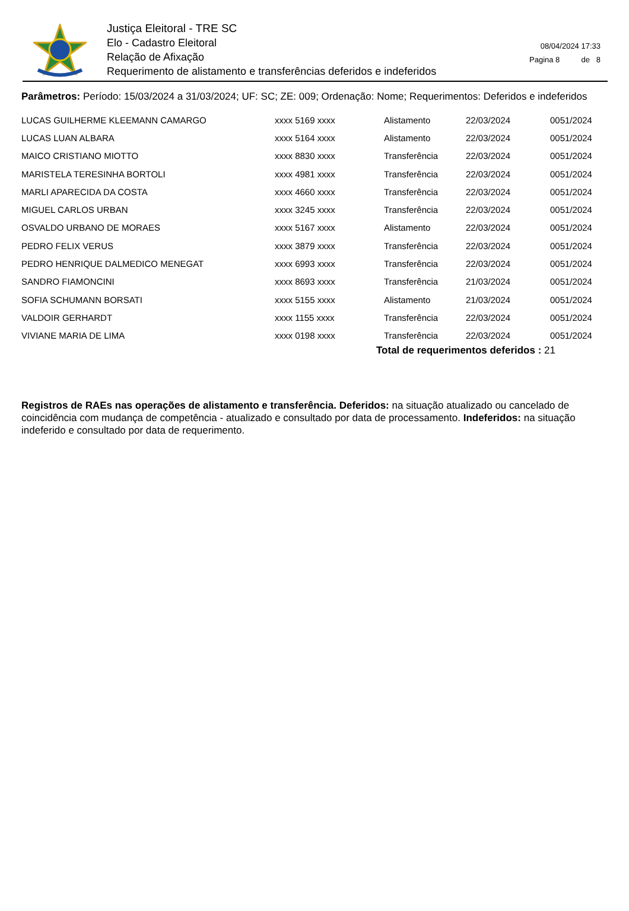Justiça Eleitoral - TRE SC
Elo - Cadastro Eleitoral
Relação de Afixação
Requerimento de alistamento e transferências deferidos e indeferidos
08/04/2024 17:33
Pagina 8 de 8
Parâmetros: Período: 15/03/2024 a 31/03/2024; UF: SC; ZE: 009; Ordenação: Nome; Requerimentos: Deferidos e indeferidos
| LUCAS GUILHERME KLEEMANN CAMARGO | xxxx 5169 xxxx | Alistamento | 22/03/2024 | 0051/2024 |
| LUCAS LUAN ALBARA | xxxx 5164 xxxx | Alistamento | 22/03/2024 | 0051/2024 |
| MAICO CRISTIANO MIOTTO | xxxx 8830 xxxx | Transferência | 22/03/2024 | 0051/2024 |
| MARISTELA TERESINHA BORTOLI | xxxx 4981 xxxx | Transferência | 22/03/2024 | 0051/2024 |
| MARLI APARECIDA DA COSTA | xxxx 4660 xxxx | Transferência | 22/03/2024 | 0051/2024 |
| MIGUEL CARLOS URBAN | xxxx 3245 xxxx | Transferência | 22/03/2024 | 0051/2024 |
| OSVALDO URBANO DE MORAES | xxxx 5167 xxxx | Alistamento | 22/03/2024 | 0051/2024 |
| PEDRO FELIX VERUS | xxxx 3879 xxxx | Transferência | 22/03/2024 | 0051/2024 |
| PEDRO HENRIQUE DALMEDICO MENEGAT | xxxx 6993 xxxx | Transferência | 22/03/2024 | 0051/2024 |
| SANDRO FIAMONCINI | xxxx 8693 xxxx | Transferência | 21/03/2024 | 0051/2024 |
| SOFIA SCHUMANN BORSATI | xxxx 5155 xxxx | Alistamento | 21/03/2024 | 0051/2024 |
| VALDOIR GERHARDT | xxxx 1155 xxxx | Transferência | 22/03/2024 | 0051/2024 |
| VIVIANE MARIA DE LIMA | xxxx 0198 xxxx | Transferência | 22/03/2024 | 0051/2024 |
Total de requerimentos deferidos : 21
Registros de RAEs nas operações de alistamento e transferência. Deferidos: na situação atualizado ou cancelado de coincidência com mudança de competência - atualizado e consultado por data de processamento. Indeferidos: na situação indeferido e consultado por data de requerimento.